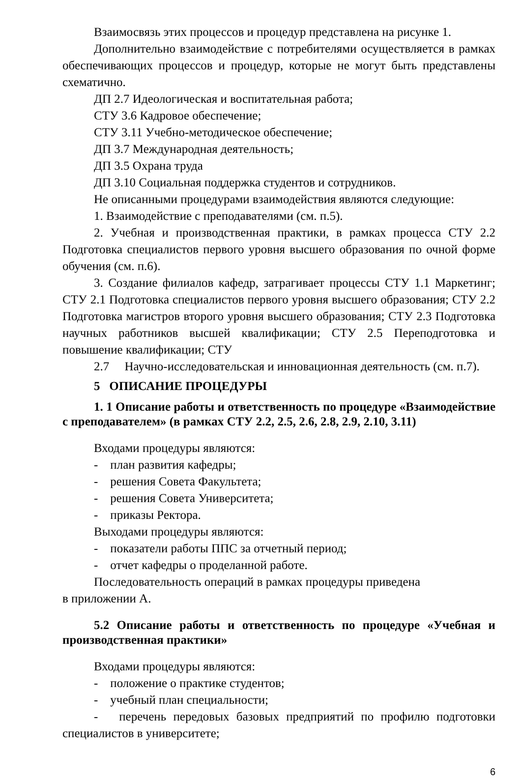Взаимосвязь этих процессов и процедур представлена на рисунке 1.
Дополнительно взаимодействие с потребителями осуществляется в рамках обеспечивающих процессов и процедур, которые не могут быть представлены схематично.
ДП 2.7 Идеологическая и воспитательная работа;
СТУ 3.6 Кадровое обеспечение;
СТУ 3.11 Учебно-методическое обеспечение;
ДП 3.7 Международная деятельность;
ДП 3.5 Охрана труда
ДП 3.10 Социальная поддержка студентов и сотрудников.
Не описанными процедурами взаимодействия являются следующие:
1. Взаимодействие с преподавателями (см. п.5).
2. Учебная и производственная практики, в рамках процесса СТУ 2.2 Подготовка специалистов первого уровня высшего образования по очной форме обучения (см. п.6).
3. Создание филиалов кафедр, затрагивает процессы СТУ 1.1 Маркетинг; СТУ 2.1 Подготовка специалистов первого уровня высшего образования; СТУ 2.2 Подготовка магистров второго уровня высшего образования; СТУ 2.3 Подготовка научных работников высшей квалификации; СТУ 2.5 Переподготовка и повышение квалификации; СТУ
2.7 Научно-исследовательская и инновационная деятельность (см. п.7).
5 ОПИСАНИЕ ПРОЦЕДУРЫ
1. 1 Описание работы и ответственность по процедуре «Взаимодействие с преподавателем» (в рамках СТУ 2.2, 2.5, 2.6, 2.8, 2.9, 2.10, 3.11)
Входами процедуры являются:
- план развития кафедры;
- решения Совета Факультета;
- решения Совета Университета;
- приказы Ректора.
Выходами процедуры являются:
- показатели работы ППС за отчетный период;
- отчет кафедры о проделанной работе.
Последовательность операций в рамках процедуры приведена
в приложении А.
5.2 Описание работы и ответственность по процедуре «Учебная и производственная практики»
Входами процедуры являются:
- положение о практике студентов;
- учебный план специальности;
- перечень передовых базовых предприятий по профилю подготовки специалистов в университете;
6